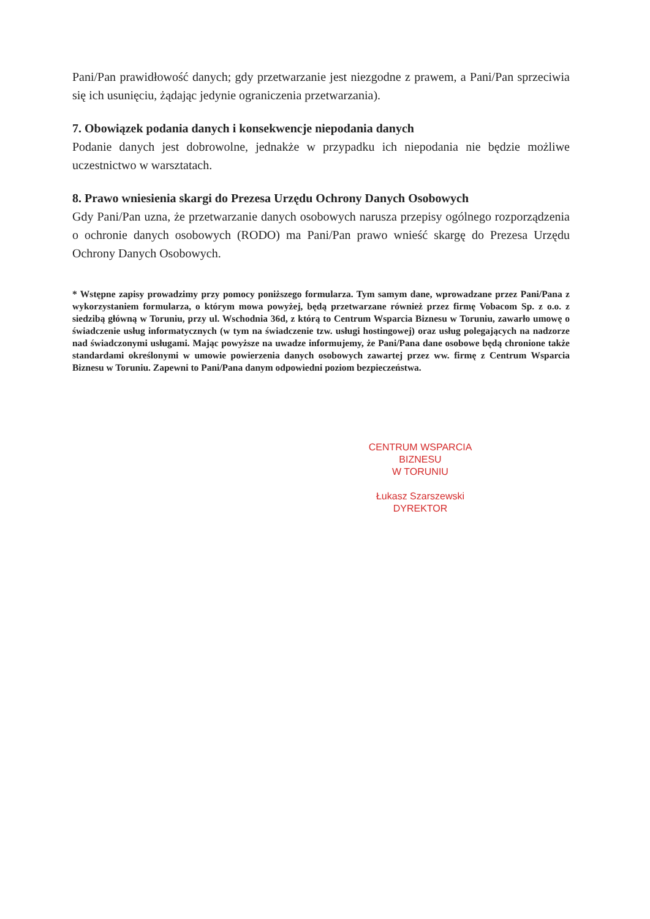Pani/Pan prawidłowość danych; gdy przetwarzanie jest niezgodne z prawem, a Pani/Pan sprzeciwia się ich usunięciu, żądając jedynie ograniczenia przetwarzania).
7. Obowiązek podania danych i konsekwencje niepodania danych
Podanie danych jest dobrowolne, jednakże w przypadku ich niepodania nie będzie możliwe uczestnictwo w warsztatach.
8. Prawo wniesienia skargi do Prezesa Urzędu Ochrony Danych Osobowych
Gdy Pani/Pan uzna, że przetwarzanie danych osobowych narusza przepisy ogólnego rozporządzenia o ochronie danych osobowych (RODO) ma Pani/Pan prawo wnieść skargę do Prezesa Urzędu Ochrony Danych Osobowych.
* Wstępne zapisy prowadzimy przy pomocy poniższego formularza. Tym samym dane, wprowadzane przez Pani/Pana z wykorzystaniem formularza, o którym mowa powyżej, będą przetwarzane również przez firmę Vobacom Sp. z o.o. z siedzibą główną w Toruniu, przy ul. Wschodnia 36d, z którą to Centrum Wsparcia Biznesu w Toruniu, zawarło umowę o świadczenie usług informatycznych (w tym na świadczenie tzw. usługi hostingowej) oraz usług polegających na nadzorze nad świadczonymi usługami. Mając powyższe na uwadze informujemy, że Pani/Pana dane osobowe będą chronione także standardami określonymi w umowie powierzenia danych osobowych zawartej przez ww. firmę z Centrum Wsparcia Biznesu w Toruniu. Zapewni to Pani/Pana danym odpowiedni poziom bezpieczeństwa.
CENTRUM WSPARCIA BIZNESU
W TORUNIU
Łukasz Szarszewski
DYREKTOR